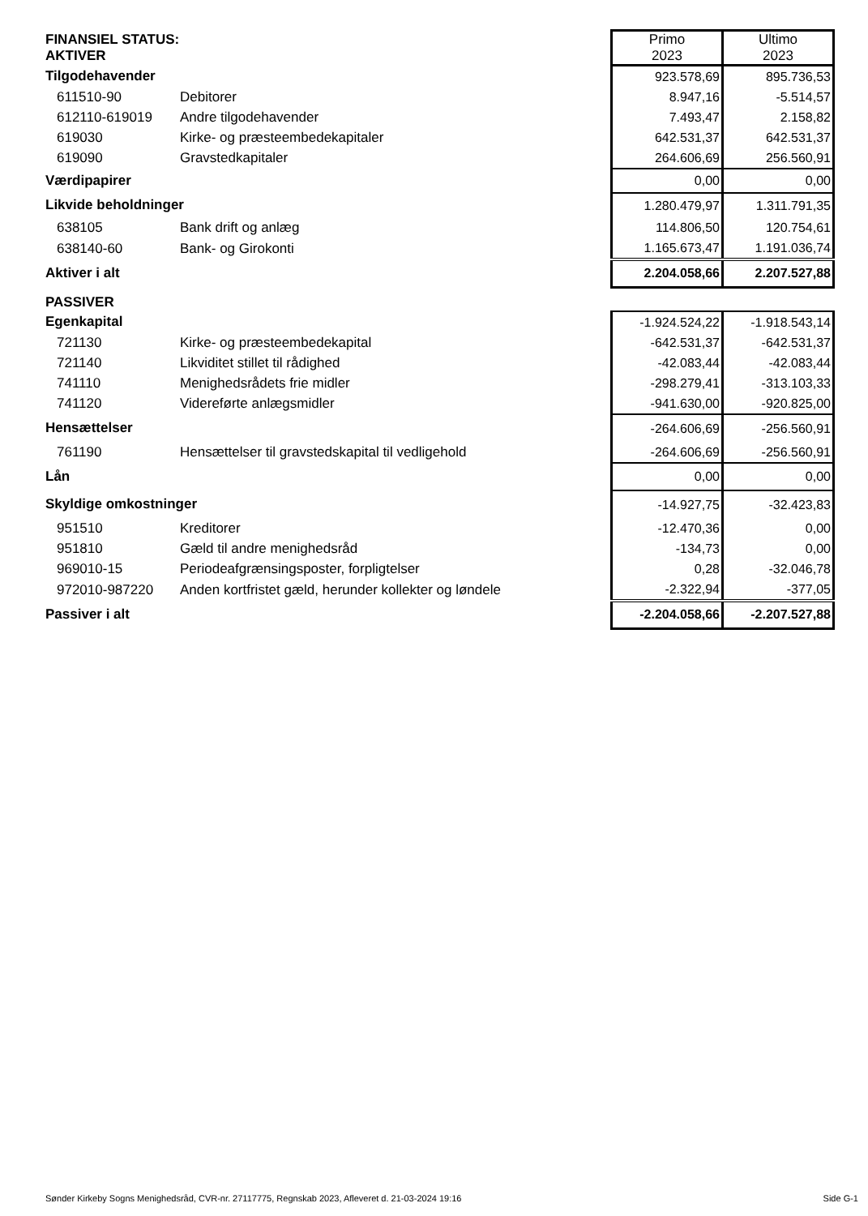| FINANSIEL STATUS: AKTIVER | | | Primo 2023 | Ultimo 2023 |
| Tilgodehavender | | | 923.578,69 | 895.736,53 |
| 611510-90 | Debitorer | | 8.947,16 | -5.514,57 |
| 612110-619019 | Andre tilgodehavender | | 7.493,47 | 2.158,82 |
| 619030 | Kirke- og præsteembedekapitaler | | 642.531,37 | 642.531,37 |
| 619090 | Gravstedkapitaler | | 264.606,69 | 256.560,91 |
| Værdipapirer | | | 0,00 | 0,00 |
| Likvide beholdninger | | | 1.280.479,97 | 1.311.791,35 |
| 638105 | Bank drift og anlæg | | 114.806,50 | 120.754,61 |
| 638140-60 | Bank- og Girokonti | | 1.165.673,47 | 1.191.036,74 |
| Aktiver i alt | | | 2.204.058,66 | 2.207.527,88 |
| PASSIVER | | | | |
| Egenkapital | | | -1.924.524,22 | -1.918.543,14 |
| 721130 | Kirke- og præsteembedekapital | | -642.531,37 | -642.531,37 |
| 721140 | Likviditet stillet til rådighed | | -42.083,44 | -42.083,44 |
| 741110 | Menighedsrådets frie midler | | -298.279,41 | -313.103,33 |
| 741120 | Videreførte anlægsmidler | | -941.630,00 | -920.825,00 |
| Hensættelser | | | -264.606,69 | -256.560,91 |
| 761190 | Hensættelser til gravstedskapital til vedligehold | | -264.606,69 | -256.560,91 |
| Lån | | | 0,00 | 0,00 |
| Skyldige omkostninger | | | -14.927,75 | -32.423,83 |
| 951510 | Kreditorer | | -12.470,36 | 0,00 |
| 951810 | Gæld til andre menighedsråd | | -134,73 | 0,00 |
| 969010-15 | Periodeafgrænsingsposter, forpligtelser | | 0,28 | -32.046,78 |
| 972010-987220 | Anden kortfristet gæld, herunder kollekter og løndele | | -2.322,94 | -377,05 |
| Passiver i alt | | | -2.204.058,66 | -2.207.527,88 |
Sønder Kirkeby Sogns Menighedsråd, CVR-nr. 27117775, Regnskab 2023, Afleveret d. 21-03-2024 19:16 Side G-1